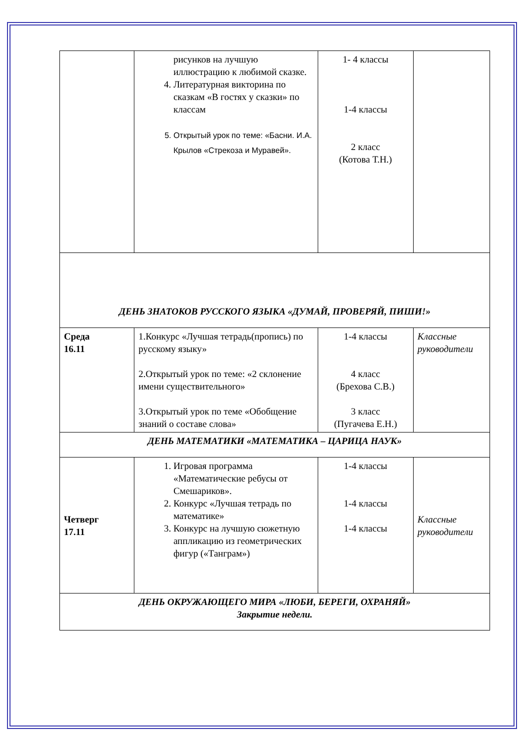| | рисунков на лучшую иллюстрацию к любимой сказке. 4. Литературная викторина по сказкам «В гостях у сказки» по классам 5. Открытый урок по теме: «Басни. И.А. Крылов «Стрекоза и Муравей». | 1- 4 классы 1-4 классы 2 класс (Котова Т.Н.) | |
| ДЕНЬ ЗНАТОКОВ РУССКОГО ЯЗЫКА «ДУМАЙ, ПРОВЕРЯЙ, ПИШИ!» | | | |
| Среда 16.11 | 1.Конкурс «Лучшая тетрадь(пропись) по русскому языку» 2.Открытый урок по теме: «2 склонение имени существительного» 3.Открытый урок по теме «Обобщение знаний о составе слова» | 1-4 классы 4 класс (Брехова С.В.) 3 класс (Пугачева Е.Н.) | Классные руководители |
| ДЕНЬ МАТЕМАТИКИ «МАТЕМАТИКА – ЦАРИЦА НАУК» | | | |
| Четверг 17.11 | 1. Игровая программа «Математические ребусы от Смешариков». 2. Конкурс «Лучшая тетрадь по математике» 3. Конкурс на лучшую сюжетную аппликацию из геометрических фигур («Танграм») | 1-4 классы 1-4 классы 1-4 классы | Классные руководители |
| ДЕНЬ ОКРУЖАЮЩЕГО МИРА «ЛЮБИ, БЕРЕГИ, ОХРАНЯЙ» Закрытие недели. | | | |